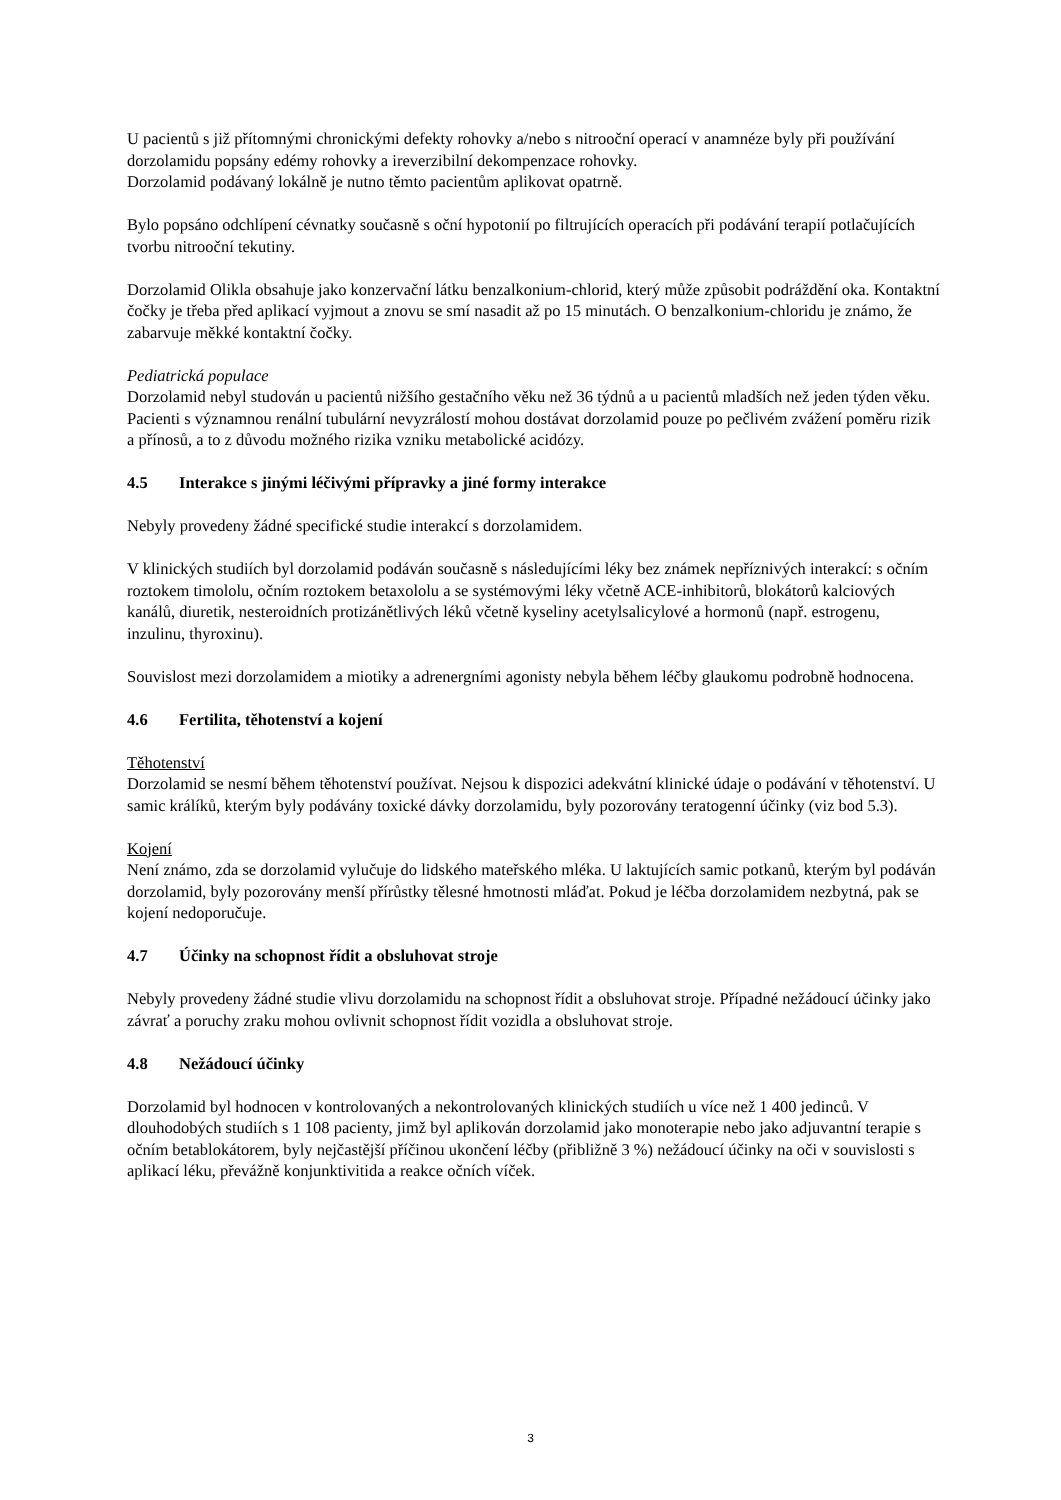U pacientů s již přítomnými chronickými defekty rohovky a/nebo s nitrooční operací v anamnéze byly při používání dorzolamidu popsány edémy rohovky a ireverzibilní dekompenzace rohovky.
Dorzolamid podávaný lokálně je nutno těmto pacientům aplikovat opatrně.
Bylo popsáno odchlípení cévnatky současně s oční hypotonií po filtrujících operacích při podávání terapií potlačujících tvorbu nitrooční tekutiny.
Dorzolamid Olikla obsahuje jako konzervační látku benzalkonium-chlorid, který může způsobit podráždění oka. Kontaktní čočky je třeba před aplikací vyjmout a znovu se smí nasadit až po 15 minutách. O benzalkonium-chloridu je známo, že zabarvuje měkké kontaktní čočky.
Pediatrická populace
Dorzolamid nebyl studován u pacientů nižšího gestačního věku než 36 týdnů a u pacientů mladších než jeden týden věku. Pacienti s významnou renální tubulární nevyzrálostí mohou dostávat dorzolamid pouze po pečlivém zvážení poměru rizik a přínosů, a to z důvodu možného rizika vzniku metabolické acidózy.
4.5 Interakce s jinými léčivými přípravky a jiné formy interakce
Nebyly provedeny žádné specifické studie interakcí s dorzolamidem.
V klinických studiích byl dorzolamid podáván současně s následujícími léky bez známek nepříznivých interakcí: s očním roztokem timololu, očním roztokem betaxololu a se systémovými léky včetně ACE-inhibitorů, blokátorů kalciových kanálů, diuretik, nesteroidních protizánětlivých léků včetně kyseliny acetylsalicylové a hormonů (např. estrogenu, inzulinu, thyroxinu).
Souvislost mezi dorzolamidem a miotiky a adrenergními agonisty nebyla během léčby glaukomu podrobně hodnocena.
4.6 Fertilita, těhotenství a kojení
Těhotenství
Dorzolamid se nesmí během těhotenství používat. Nejsou k dispozici adekvátní klinické údaje o podávání v těhotenství. U samic králíků, kterým byly podávány toxické dávky dorzolamidu, byly pozorovány teratogenní účinky (viz bod 5.3).
Kojení
Není známo, zda se dorzolamid vylučuje do lidského mateřského mléka. U laktujících samic potkanů, kterým byl podáván dorzolamid, byly pozorovány menší přírůstky tělesné hmotnosti mláďat. Pokud je léčba dorzolamidem nezbytná, pak se kojení nedoporučuje.
4.7 Účinky na schopnost řídit a obsluhovat stroje
Nebyly provedeny žádné studie vlivu dorzolamidu na schopnost řídit a obsluhovat stroje. Případné nežádoucí účinky jako závrať a poruchy zraku mohou ovlivnit schopnost řídit vozidla a obsluhovat stroje.
4.8 Nežádoucí účinky
Dorzolamid byl hodnocen v kontrolovaných a nekontrolovaných klinických studiích u více než 1 400 jedinců. V dlouhodobých studiích s 1 108 pacienty, jimž byl aplikován dorzolamid jako monoterapie nebo jako adjuvantní terapie s očním betablokátorem, byly nejčastější příčinou ukončení léčby (přibližně 3 %) nežádoucí účinky na oči v souvislosti s aplikací léku, převážně konjunktivitida a reakce očních víček.
3